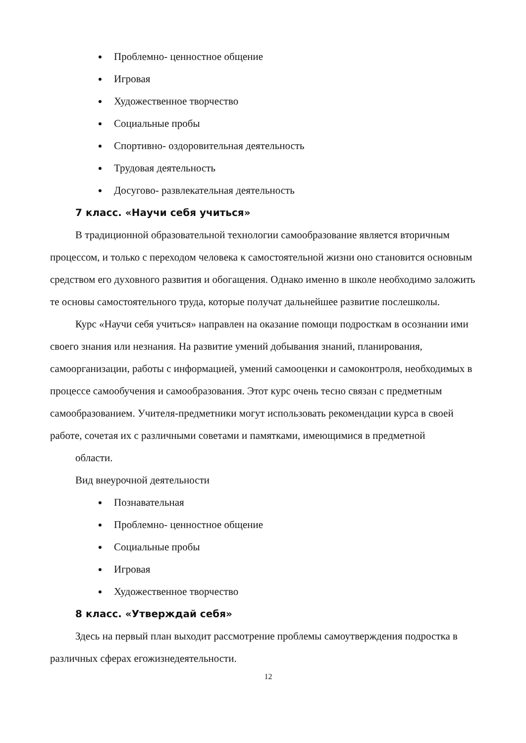Проблемно- ценностное общение
Игровая
Художественное творчество
Социальные пробы
Спортивно- оздоровительная деятельность
Трудовая деятельность
Досугово- развлекательная деятельность
7 класс. «Научи себя учиться»
В традиционной образовательной технологии самообразование является вторичным процессом, и только с переходом человека к самостоятельной жизни оно становится основным средством его духовного развития и обогащения. Однако именно в школе необходимо заложить те основы самостоятельного труда, которые получат дальнейшее развитие послешколы.
Курс «Научи себя учиться» направлен на оказание помощи подросткам в осознании ими своего знания или незнания. На развитие умений добывания знаний, планирования, самоорганизации, работы с информацией, умений самооценки и самоконтроля, необходимых в процессе самообучения и самообразования. Этот курс очень тесно связан с предметным самообразованием. Учителя-предметники могут использовать рекомендации курса в своей работе, сочетая их с различными советами и памятками, имеющимися в предметной
области.
Вид внеурочной деятельности
Познавательная
Проблемно- ценностное общение
Социальные пробы
Игровая
Художественное творчество
8 класс. «Утверждай себя»
Здесь на первый план выходит рассмотрение проблемы самоутверждения подростка в различных сферах егожизнедеятельности.
12